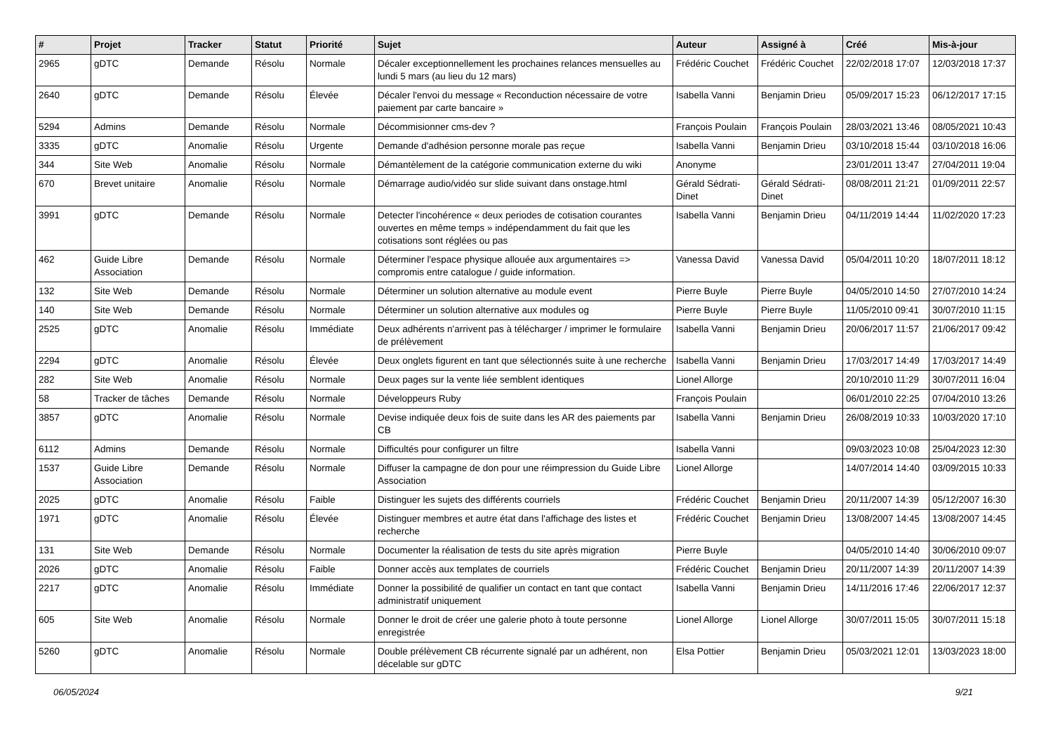| # | Projet | Tracker | Statut | Priorité | Sujet | Auteur | Assigné à | Créé | Mis-à-jour |
| --- | --- | --- | --- | --- | --- | --- | --- | --- | --- |
| 2965 | gDTC | Demande | Résolu | Normale | Décaler exceptionnellement les prochaines relances mensuelles au lundi 5 mars (au lieu du 12 mars) | Frédéric Couchet | Frédéric Couchet | 22/02/2018 17:07 | 12/03/2018 17:37 |
| 2640 | gDTC | Demande | Résolu | Élevée | Décaler l'envoi du message « Reconduction nécessaire de votre paiement par carte bancaire » | Isabella Vanni | Benjamin Drieu | 05/09/2017 15:23 | 06/12/2017 17:15 |
| 5294 | Admins | Demande | Résolu | Normale | Décommisionner cms-dev ? | François Poulain | François Poulain | 28/03/2021 13:46 | 08/05/2021 10:43 |
| 3335 | gDTC | Anomalie | Résolu | Urgente | Demande d'adhésion personne morale pas reçue | Isabella Vanni | Benjamin Drieu | 03/10/2018 15:44 | 03/10/2018 16:06 |
| 344 | Site Web | Anomalie | Résolu | Normale | Démantèlement de la catégorie communication externe du wiki | Anonyme | | 23/01/2011 13:47 | 27/04/2011 19:04 |
| 670 | Brevet unitaire | Anomalie | Résolu | Normale | Démarrage audio/vidéo sur slide suivant dans onstage.html | Gérald Sédrati-Dinet | Gérald Sédrati-Dinet | 08/08/2011 21:21 | 01/09/2011 22:57 |
| 3991 | gDTC | Demande | Résolu | Normale | Detecter l'incohérence « deux periodes de cotisation courantes ouvertes en même temps » indépendamment du fait que les cotisations sont réglées ou pas | Isabella Vanni | Benjamin Drieu | 04/11/2019 14:44 | 11/02/2020 17:23 |
| 462 | Guide Libre Association | Demande | Résolu | Normale | Déterminer l'espace physique allouée aux argumentaires => compromis entre catalogue / guide information. | Vanessa David | Vanessa David | 05/04/2011 10:20 | 18/07/2011 18:12 |
| 132 | Site Web | Demande | Résolu | Normale | Déterminer un solution alternative au module event | Pierre Buyle | Pierre Buyle | 04/05/2010 14:50 | 27/07/2010 14:24 |
| 140 | Site Web | Demande | Résolu | Normale | Déterminer un solution alternative aux modules og | Pierre Buyle | Pierre Buyle | 11/05/2010 09:41 | 30/07/2010 11:15 |
| 2525 | gDTC | Anomalie | Résolu | Immédiate | Deux adhérents n'arrivent pas à télécharger / imprimer le formulaire de prélèvement | Isabella Vanni | Benjamin Drieu | 20/06/2017 11:57 | 21/06/2017 09:42 |
| 2294 | gDTC | Anomalie | Résolu | Élevée | Deux onglets figurent en tant que sélectionnés suite à une recherche | Isabella Vanni | Benjamin Drieu | 17/03/2017 14:49 | 17/03/2017 14:49 |
| 282 | Site Web | Anomalie | Résolu | Normale | Deux pages sur la vente liée semblent identiques | Lionel Allorge | | 20/10/2010 11:29 | 30/07/2011 16:04 |
| 58 | Tracker de tâches | Demande | Résolu | Normale | Développeurs Ruby | François Poulain | | 06/01/2010 22:25 | 07/04/2010 13:26 |
| 3857 | gDTC | Anomalie | Résolu | Normale | Devise indiquée deux fois de suite dans les AR des paiements par CB | Isabella Vanni | Benjamin Drieu | 26/08/2019 10:33 | 10/03/2020 17:10 |
| 6112 | Admins | Demande | Résolu | Normale | Difficultés pour configurer un filtre | Isabella Vanni | | 09/03/2023 10:08 | 25/04/2023 12:30 |
| 1537 | Guide Libre Association | Demande | Résolu | Normale | Diffuser la campagne de don pour une réimpression du Guide Libre Association | Lionel Allorge | | 14/07/2014 14:40 | 03/09/2015 10:33 |
| 2025 | gDTC | Anomalie | Résolu | Faible | Distinguer les sujets des différents courriels | Frédéric Couchet | Benjamin Drieu | 20/11/2007 14:39 | 05/12/2007 16:30 |
| 1971 | gDTC | Anomalie | Résolu | Élevée | Distinguer membres et autre état dans l'affichage des listes et recherche | Frédéric Couchet | Benjamin Drieu | 13/08/2007 14:45 | 13/08/2007 14:45 |
| 131 | Site Web | Demande | Résolu | Normale | Documenter la réalisation de tests du site après migration | Pierre Buyle | | 04/05/2010 14:40 | 30/06/2010 09:07 |
| 2026 | gDTC | Anomalie | Résolu | Faible | Donner accès aux templates de courriels | Frédéric Couchet | Benjamin Drieu | 20/11/2007 14:39 | 20/11/2007 14:39 |
| 2217 | gDTC | Anomalie | Résolu | Immédiate | Donner la possibilité de qualifier un contact en tant que contact administratif uniquement | Isabella Vanni | Benjamin Drieu | 14/11/2016 17:46 | 22/06/2017 12:37 |
| 605 | Site Web | Anomalie | Résolu | Normale | Donner le droit de créer une galerie photo à toute personne enregistrée | Lionel Allorge | Lionel Allorge | 30/07/2011 15:05 | 30/07/2011 15:18 |
| 5260 | gDTC | Anomalie | Résolu | Normale | Double prélèvement CB récurrente signalé par un adhérent, non décelable sur gDTC | Elsa Pottier | Benjamin Drieu | 05/03/2021 12:01 | 13/03/2023 18:00 |
06/05/2024 9/21